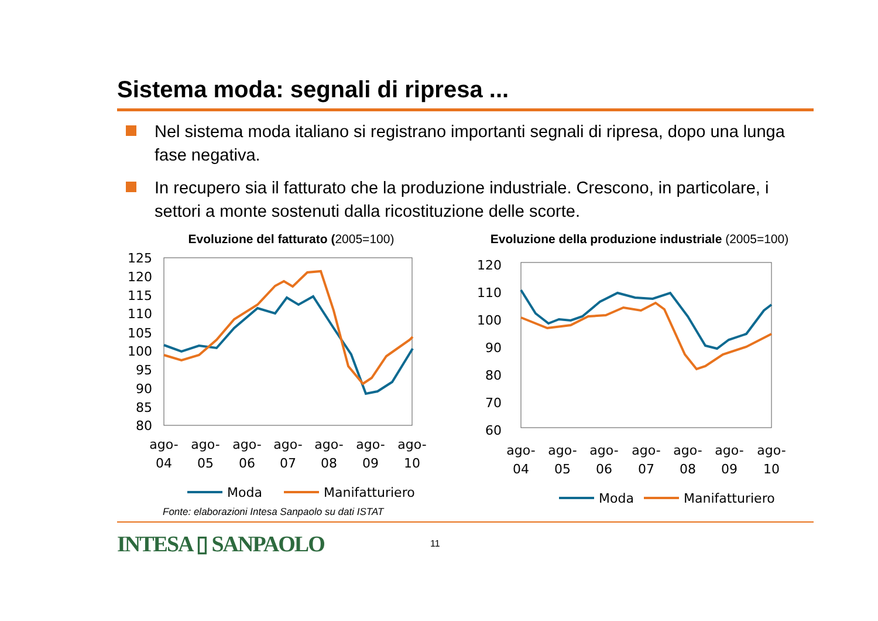Sistema moda: segnali di ripresa ...
Nel sistema moda italiano si registrano importanti segnali di ripresa, dopo una lunga fase negativa.
In recupero sia il fatturato che la produzione industriale. Crescono, in particolare, i settori a monte sostenuti dalla ricostituzione delle scorte.
Evoluzione del fatturato (2005=100)
125
120
115
110
105
100
95
90
85
80
ago-
04
ago-
05
ago-
06
ago-
07
ago-
08
ago-
09
ago-
10
Moda
Manifatturiero
Evoluzione della produzione industriale (2005=100)
120
110
100
90
80
70
60
ago-
04
ago-
05
ago-
06
ago-
07
ago-
08
ago-
09
ago-
10
Moda
Manifatturiero
Fonte: elaborazioni Intesa Sanpaolo su dati ISTAT
INTESA ▯ SANPAOLO
11